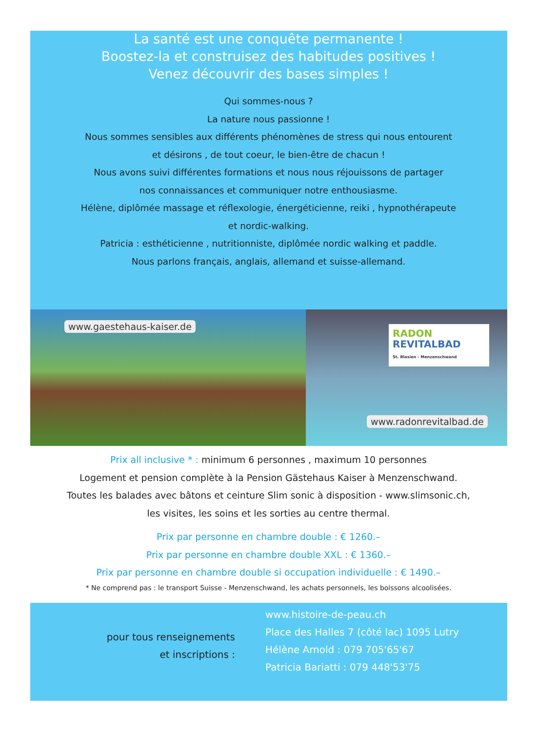La santé est une conquête permanente !
Boostez-la et construisez des habitudes positives !
Venez découvrir des bases simples !
Qui sommes-nous ?
La nature nous passionne !
Nous sommes sensibles aux différents phénomènes de stress qui nous entourent
et désirons , de tout coeur, le bien-être de chacun !
Nous avons suivi différentes formations et nous nous réjouissons de partager
nos connaissances et communiquer notre enthousiasme.
Hélène, diplômée massage et réflexologie, énergéticienne, reiki , hypnothérapeute
et nordic-walking.
Patricia : esthéticienne , nutritionniste, diplômée nordic walking et paddle.
Nous parlons français, anglais, allemand et suisse-allemand.
www.gaestehaus-kaiser.de
RADON
REVITALBAD
St. Blasien - Menzenschwand
www.radonrevitalbad.de
Prix all inclusive * : minimum 6 personnes , maximum 10 personnes
Logement et pension complète à la Pension Gästehaus Kaiser à Menzenschwand.
Toutes les balades avec bâtons et ceinture Slim sonic à disposition - www.slimsonic.ch,
les visites, les soins et les sorties au centre thermal.
Prix par personne en chambre double : € 1260.–
Prix par personne en chambre double XXL : € 1360.–
Prix par personne en chambre double si occupation individuelle : € 1490.–
* Ne comprend pas : le transport Suisse - Menzenschwand, les achats personnels, les boissons alcoolisées.
pour tous renseignements
et inscriptions :
www.histoire-de-peau.ch
Place des Halles 7 (côté lac) 1095 Lutry
Hélène Arnold : 079 705'65'67
Patricia Bariatti : 079 448'53'75